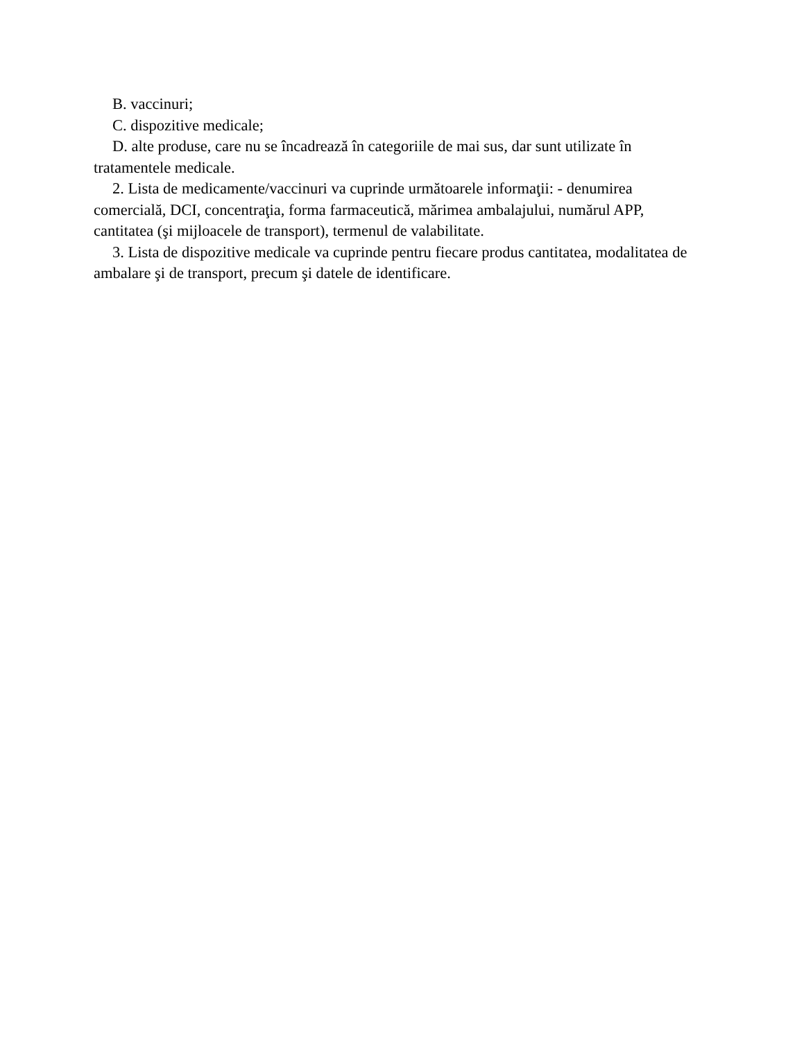B. vaccinuri;
C. dispozitive medicale;
D. alte produse, care nu se încadrează în categoriile de mai sus, dar sunt utilizate în tratamentele medicale.
2. Lista de medicamente/vaccinuri va cuprinde următoarele informaţii: - denumirea comercială, DCI, concentraţia, forma farmaceutică, mărimea ambalajului, numărul APP, cantitatea (şi mijloacele de transport), termenul de valabilitate.
3. Lista de dispozitive medicale va cuprinde pentru fiecare produs cantitatea, modalitatea de ambalare şi de transport, precum şi datele de identificare.